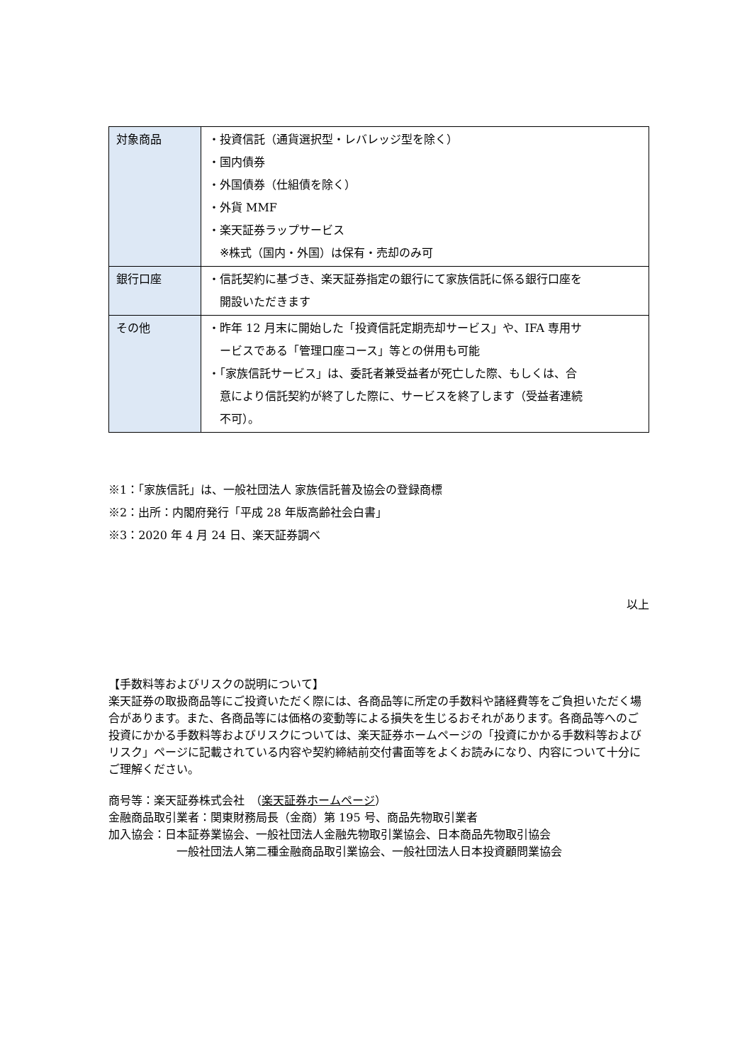| 対象商品 | ・投資信託（通貨選択型・レバレッジ型を除く） ・国内債券 ・外国債券（仕組債を除く） ・外貨 MMF ・楽天証券ラップサービス ※株式（国内・外国）は保有・売却のみ可 |
| 銀行口座 | ・信託契約に基づき、楽天証券指定の銀行にて家族信託に係る銀行口座を 開設いただきます |
| その他 | ・昨年 12 月末に開始した「投資信託定期売却サービス」や、IFA 専用サ ービスである「管理口座コース」等との併用も可能 ・「家族信託サービス」は、委託者兼受益者が死亡した際、もしくは、合 意により信託契約が終了した際に、サービスを終了します（受益者連続 不可）。 |
※1：「家族信託」は、一般社団法人 家族信託普及協会の登録商標
※2：出所：内閣府発行「平成 28 年版高齢社会白書」
※3：2020 年 4 月 24 日、楽天証券調べ
以上
【手数料等およびリスクの説明について】
楽天証券の取扱商品等にご投資いただく際には、各商品等に所定の手数料や諸経費等をご負担いただく場合があります。また、各商品等には価格の変動等による損失を生じるおそれがあります。各商品等へのご投資にかかる手数料等およびリスクについては、楽天証券ホームページの「投資にかかる手数料等およびリスク」ページに記載されている内容や契約締結前交付書面等をよくお読みになり、内容について十分にご理解ください。
商号等：楽天証券株式会社　（楽天証券ホームページ）
金融商品取引業者：関東財務局長（金商）第 195 号、商品先物取引業者
加入協会：日本証券業協会、一般社団法人金融先物取引業協会、日本商品先物取引協会
一般社団法人第二種金融商品取引業協会、一般社団法人日本投資顧問業協会